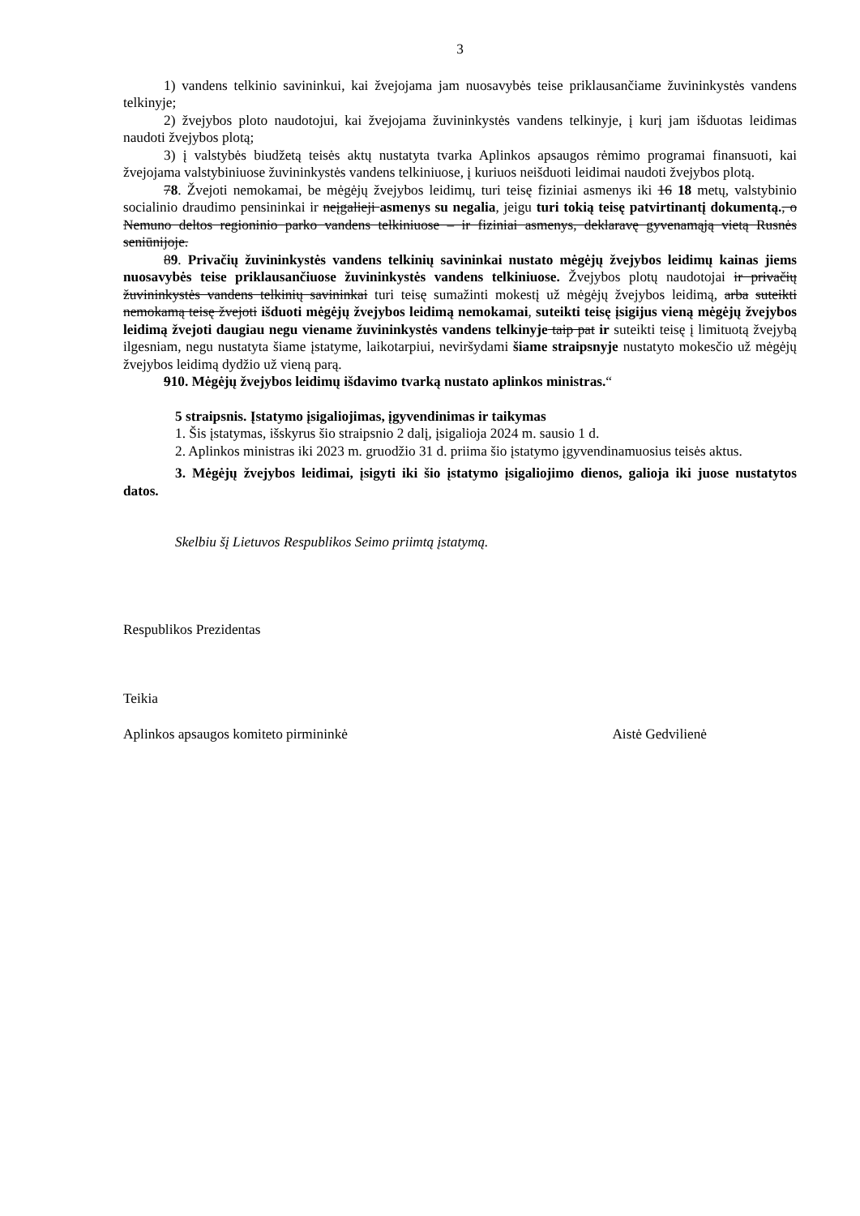3
1) vandens telkinio savininkui, kai žvejojama jam nuosavybės teise priklausančiame žuvininkystės vandens telkinyje;
2) žvejybos ploto naudotojui, kai žvejojama žuvininkystės vandens telkinyje, į kurį jam išduotas leidimas naudoti žvejybos plotą;
3) į valstybės biudžetą teisės aktų nustatyta tvarka Aplinkos apsaugos rėmimo programai finansuoti, kai žvejojama valstybiniuose žuvininkystės vandens telkiniuose, į kuriuos neišduoti leidimai naudoti žvejybos plotą.
78. Žvejoti nemokamai, be mėgėjų žvejybos leidimų, turi teisę fiziniai asmenys iki 16 18 metų, valstybinio socialinio draudimo pensininkai ir neįgalieji asmenys su negalia, jeigu turi tokią teisę patvirtinantį dokumentą., o Nemuno deltos regioninio parko vandens telkiniuose – ir fiziniai asmenys, deklaravę gyvenamąją vietą Rusnės seniūnijoje.
89. Privačių žuvininkystės vandens telkinių savininkai nustato mėgėjų žvejybos leidimų kainas jiems nuosavybės teise priklausančiuose žuvininkystės vandens telkiniuose. Žvejybos plotų naudotojai ir privačių žuvininkystės vandens telkinių savininkai turi teisę sumažinti mokestį už mėgėjų žvejybos leidimą, arba suteikti nemokamą teisę žvejoti išduoti mėgėjų žvejybos leidimą nemokamai, suteikti teisę įsigijus vieną mėgėjų žvejybos leidimą žvejoti daugiau negu viename žuvininkystės vandens telkinyje taip pat ir suteikti teisę į limituotą žvejybą ilgesniam, negu nustatyta šiame įstatyme, laikotarpiui, neviršydami šiame straipsnyje nustatyto mokesčio už mėgėjų žvejybos leidimą dydžio už vieną parą.
910. Mėgėjų žvejybos leidimų išdavimo tvarką nustato aplinkos ministras.“
5 straipsnis. Įstatymo įsigaliojimas, įgyvendinimas ir taikymas
1. Šis įstatymas, išskyrus šio straipsnio 2 dalį, įsigalioja 2024 m. sausio 1 d.
2. Aplinkos ministras iki 2023 m. gruodžio 31 d. priima šio įstatymo įgyvendinamuosius teisės aktus.
3. Mėgėjų žvejybos leidimai, įsigyti iki šio įstatymo įsigaliojimo dienos, galioja iki juose nustatytos datos.
Skelbiu šį Lietuvos Respublikos Seimo priimtą įstatymą.
Respublikos Prezidentas
Teikia
Aplinkos apsaugos komiteto pirmininkė Aistė Gedvilienė